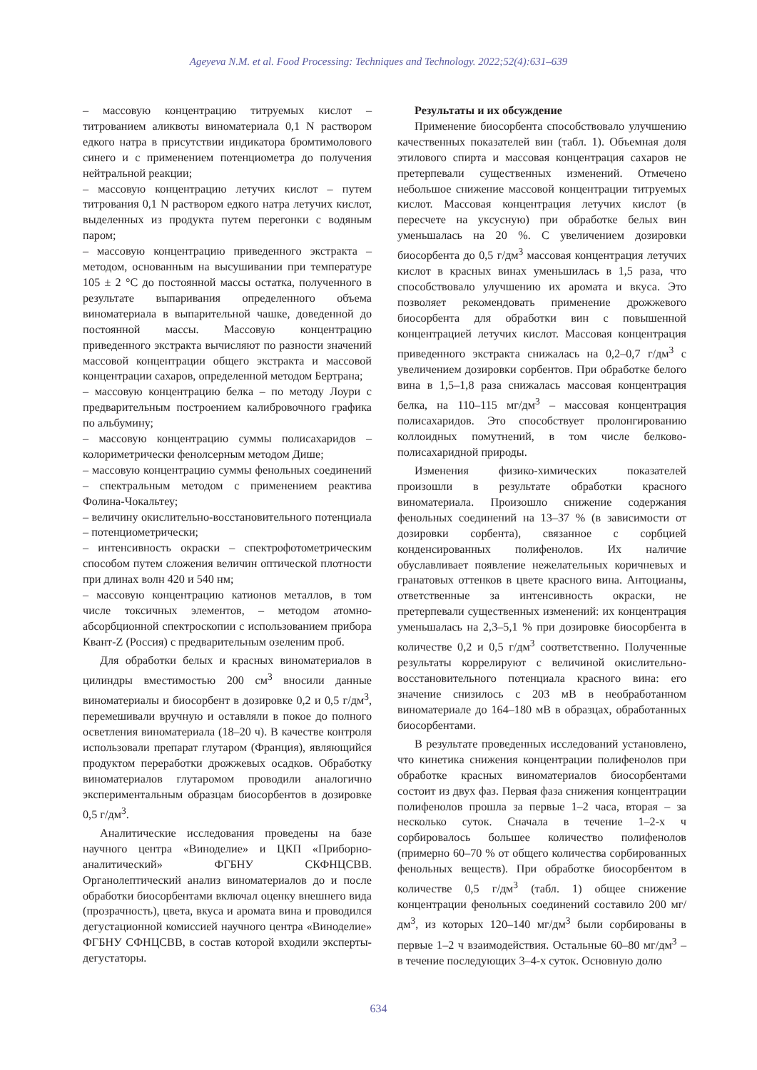Ageyeva N.M. et al. Food Processing: Techniques and Technology. 2022;52(4):631–639
– массовую концентрацию титруемых кислот – титрованием аликвоты виноматериала 0,1 N раствором едкого натра в присутствии индикатора бромтимолового синего и с применением потенциометра до получения нейтральной реакции;
– массовую концентрацию летучих кислот – путем титрования 0,1 N раствором едкого натра летучих кислот, выделенных из продукта путем перегонки с водяным паром;
– массовую концентрацию приведенного экстракта – методом, основанным на высушивании при температуре 105 ± 2 °C до постоянной массы остатка, полученного в результате выпаривания определенного объема виноматериала в выпарительной чашке, доведенной до постоянной массы. Массовую концентрацию приведенного экстракта вычисляют по разности значений массовой концентрации общего экстракта и массовой концентрации сахаров, определенной методом Бертрана;
– массовую концентрацию белка – по методу Лоури с предварительным построением калибровочного графика по альбумину;
– массовую концентрацию суммы полисахаридов – колориметрически фенолсерным методом Дише;
– массовую концентрацию суммы фенольных соединений – спектральным методом с применением реактива Фолина-Чокальтеу;
– величину окислительно-восстановительного потенциала – потенциометрически;
– интенсивность окраски – спектрофотометрическим способом путем сложения величин оптической плотности при длинах волн 420 и 540 нм;
– массовую концентрацию катионов металлов, в том числе токсичных элементов, – методом атомно-абсорбционной спектроскопии с использованием прибора Квант-Z (Россия) с предварительным озеленим проб.
Для обработки белых и красных виноматериалов в цилиндры вместимостью 200 см<sup>3</sup> вносили данные виноматериалы и биосорбент в дозировке 0,2 и 0,5 г/дм<sup>3</sup>, перемешивали вручную и оставляли в покое до полного осветления виноматериала (18–20 ч). В качестве контроля использовали препарат глутаром (Франция), являющийся продуктом переработки дрожжевых осадков. Обработку виноматериалов глутаромом проводили аналогично экспериментальным образцам биосорбентов в дозировке 0,5 г/дм<sup>3</sup>.
Аналитические исследования проведены на базе научного центра «Виноделие» и ЦКП «Приборно-аналитический» ФГБНУ СКФНЦСВВ. Органолептический анализ виноматериалов до и после обработки биосорбентами включал оценку внешнего вида (прозрачность), цвета, вкуса и аромата вина и проводился дегустационной комиссией научного центра «Виноделие» ФГБНУ СФНЦСВВ, в состав которой входили эксперты-дегустаторы.
Результаты и их обсуждение
Применение биосорбента способствовало улучшению качественных показателей вин (табл. 1). Объемная доля этилового спирта и массовая концентрация сахаров не претерпевали существенных изменений. Отмечено небольшое снижение массовой концентрации титруемых кислот. Массовая концентрация летучих кислот (в пересчете на уксусную) при обработке белых вин уменьшалась на 20 %. С увеличением дозировки биосорбента до 0,5 г/дм<sup>3</sup> массовая концентрация летучих кислот в красных винах уменьшилась в 1,5 раза, что способствовало улучшению их аромата и вкуса. Это позволяет рекомендовать применение дрожжевого биосорбента для обработки вин с повышенной концентрацией летучих кислот. Массовая концентрация приведенного экстракта снижалась на 0,2–0,7 г/дм<sup>3</sup> с увеличением дозировки сорбентов. При обработке белого вина в 1,5–1,8 раза снижалась массовая концентрация белка, на 110–115 мг/дм<sup>3</sup> – массовая концентрация полисахаридов. Это способствует пролонгированию коллоидных помутнений, в том числе белково-полисахаридной природы.
Изменения физико-химических показателей произошли в результате обработки красного виноматериала. Произошло снижение содержания фенольных соединений на 13–37 % (в зависимости от дозировки сорбента), связанное с сорбцией конденсированных полифенолов. Их наличие обуславливает появление нежелательных коричневых и гранатовых оттенков в цвете красного вина. Антоцианы, ответственные за интенсивность окраски, не претерпевали существенных изменений: их концентрация уменьшалась на 2,3–5,1 % при дозировке биосорбента в количестве 0,2 и 0,5 г/дм<sup>3</sup> соответственно. Полученные результаты коррелируют с величиной окислительно-восстановительного потенциала красного вина: его значение снизилось с 203 мВ в необработанном виноматериале до 164–180 мВ в образцах, обработанных биосорбентами.
В результате проведенных исследований установлено, что кинетика снижения концентрации полифенолов при обработке красных виноматериалов биосорбентами состоит из двух фаз. Первая фаза снижения концентрации полифенолов прошла за первые 1–2 часа, вторая – за несколько суток. Сначала в течение 1–2-х ч сорбировалось большее количество полифенолов (примерно 60–70 % от общего количества сорбированных фенольных веществ). При обработке биосорбентом в количестве 0,5 г/дм<sup>3</sup> (табл. 1) общее снижение концентрации фенольных соединений составило 200 мг/дм<sup>3</sup>, из которых 120–140 мг/дм<sup>3</sup> были сорбированы в первые 1–2 ч взаимодействия. Остальные 60–80 мг/дм<sup>3</sup> – в течение последующих 3–4-х суток. Основную долю
634